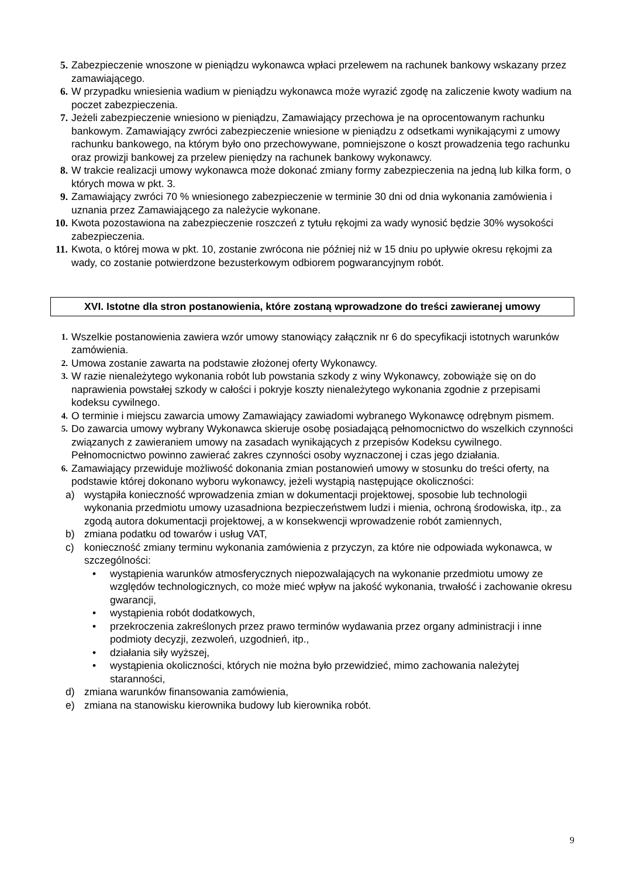5. Zabezpieczenie wnoszone w pieniądzu wykonawca wpłaci przelewem na rachunek bankowy wskazany przez zamawiającego.
6. W przypadku wniesienia wadium w pieniądzu wykonawca może wyrazić zgodę na zaliczenie kwoty wadium na poczet zabezpieczenia.
7. Jeżeli zabezpieczenie wniesiono w pieniądzu, Zamawiający przechowa je na oprocentowanym rachunku bankowym. Zamawiający zwróci zabezpieczenie wniesione w pieniądzu z odsetkami wynikającymi z umowy rachunku bankowego, na którym było ono przechowywane, pomniejszone o koszt prowadzenia tego rachunku oraz prowizji bankowej za przelew pieniędzy na rachunek bankowy wykonawcy.
8. W trakcie realizacji umowy wykonawca może dokonać zmiany formy zabezpieczenia na jedną lub kilka form, o których mowa w pkt. 3.
9. Zamawiający zwróci 70 % wniesionego zabezpieczenie w terminie 30 dni od dnia wykonania zamówienia i uznania przez Zamawiającego za należycie wykonane.
10. Kwota pozostawiona na zabezpieczenie roszczeń z tytułu rękojmi za wady wynosić będzie 30% wysokości zabezpieczenia.
11. Kwota, o której mowa w pkt. 10, zostanie zwrócona nie później niż w 15 dniu po upływie okresu rękojmi za wady, co zostanie potwierdzone bezusterkowym odbiorem pogwarancyjnym robót.
XVI. Istotne dla stron postanowienia, które zostaną wprowadzone do treści zawieranej umowy
1. Wszelkie postanowienia zawiera wzór umowy stanowiący załącznik nr 6 do specyfikacji istotnych warunków zamówienia.
2. Umowa zostanie zawarta na podstawie złożonej oferty Wykonawcy.
3. W razie nienależytego wykonania robót lub powstania szkody z winy Wykonawcy, zobowiąże się on do naprawienia powstałej szkody w całości i pokryje koszty nienależytego wykonania zgodnie z przepisami kodeksu cywilnego.
4. O terminie i miejscu zawarcia umowy Zamawiający zawiadomi wybranego Wykonawcę odrębnym pismem.
5. Do zawarcia umowy wybrany Wykonawca skieruje osobę posiadającą pełnomocnictwo do wszelkich czynności związanych z zawieraniem umowy na zasadach wynikających z przepisów Kodeksu cywilnego. Pełnomocnictwo powinno zawierać zakres czynności osoby wyznaczonej i czas jego działania.
6. Zamawiający przewiduje możliwość dokonania zmian postanowień umowy w stosunku do treści oferty, na podstawie której dokonano wyboru wykonawcy, jeżeli wystąpią następujące okoliczności:
a) wystąpiła konieczność wprowadzenia zmian w dokumentacji projektowej, sposobie lub technologii wykonania przedmiotu umowy uzasadniona bezpieczeństwem ludzi i mienia, ochroną środowiska, itp., za zgodą autora dokumentacji projektowej, a w konsekwencji wprowadzenie robót zamiennych,
b) zmiana podatku od towarów i usług VAT,
c) konieczność zmiany terminu wykonania zamówienia z przyczyn, za które nie odpowiada wykonawca, w szczególności:
• wystąpienia warunków atmosferycznych niepozwalających na wykonanie przedmiotu umowy ze względów technologicznych, co może mieć wpływ na jakość wykonania, trwałość i zachowanie okresu gwarancji,
• wystąpienia robót dodatkowych,
• przekroczenia zakreślonych przez prawo terminów wydawania przez organy administracji i inne podmioty decyzji, zezwoleń, uzgodnień, itp.,
• działania siły wyższej,
• wystąpienia okoliczności, których nie można było przewidzieć, mimo zachowania należytej staranności,
d) zmiana warunków finansowania zamówienia,
e) zmiana na stanowisku kierownika budowy lub kierownika robót.
9